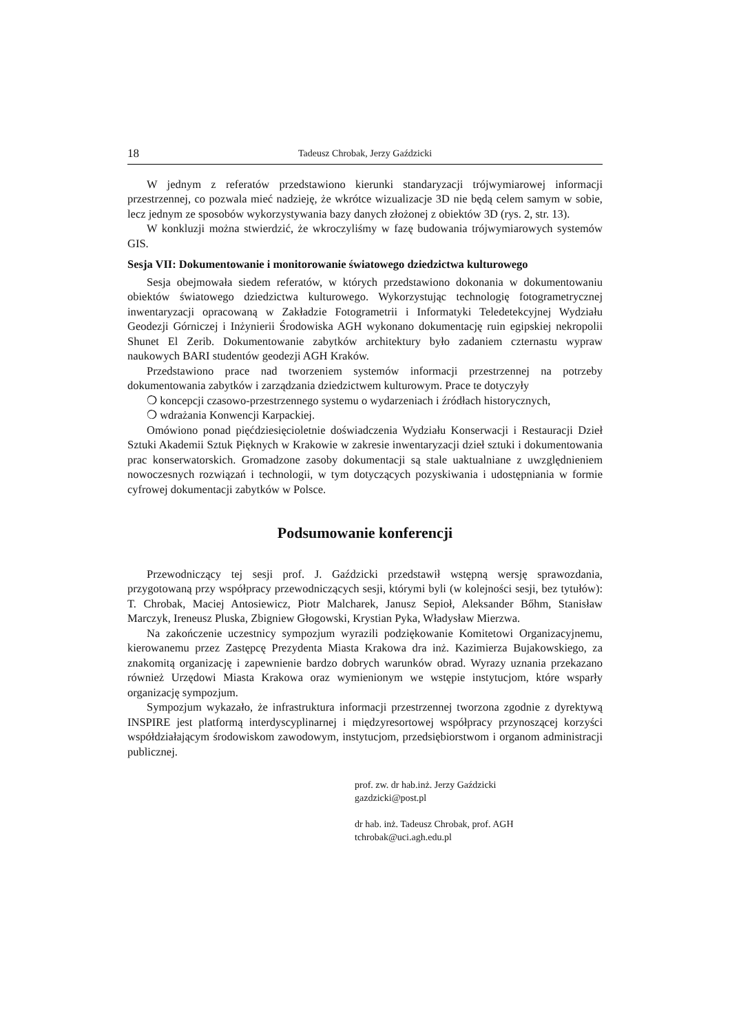18 Tadeusz Chrobak, Jerzy Gaździcki
W jednym z referatów przedstawiono kierunki standaryzacji trójwymiarowej informacji przestrzennej, co pozwala mieć nadzieję, że wkrótce wizualizacje 3D nie będą celem samym w sobie, lecz jednym ze sposobów wykorzystywania bazy danych złożonej z obiektów 3D (rys. 2, str. 13).
W konkluzji można stwierdzić, że wkroczyliśmy w fazę budowania trójwymiarowych systemów GIS.
Sesja VII: Dokumentowanie i monitorowanie światowego dziedzictwa kulturowego
Sesja obejmowała siedem referatów, w których przedstawiono dokonania w dokumentowaniu obiektów światowego dziedzictwa kulturowego. Wykorzystując technologię fotogrametrycznej inwentaryzacji opracowaną w Zakładzie Fotogrametrii i Informatyki Teledetekcyjnej Wydziału Geodezji Górniczej i Inżynierii Środowiska AGH wykonano dokumentację ruin egipskiej nekropolii Shunet El Zerib. Dokumentowanie zabytków architektury było zadaniem czternastu wypraw naukowych BARI studentów geodezji AGH Kraków.
Przedstawiono prace nad tworzeniem systemów informacji przestrzennej na potrzeby dokumentowania zabytków i zarządzania dziedzictwem kulturowym. Prace te dotyczyły
❍ koncepcji czasowo-przestrzennego systemu o wydarzeniach i źródłach historycznych,
❍ wdrażania Konwencji Karpackiej.
Omówiono ponad pięćdziesięcioletnie doświadczenia Wydziału Konserwacji i Restauracji Dzieł Sztuki Akademii Sztuk Pięknych w Krakowie w zakresie inwentaryzacji dzieł sztuki i dokumentowania prac konserwatorskich. Gromadzone zasoby dokumentacji są stale uaktualniane z uwzględnieniem nowoczesnych rozwiązań i technologii, w tym dotyczących pozyskiwania i udostępniania w formie cyfrowej dokumentacji zabytków w Polsce.
Podsumowanie konferencji
Przewodniczący tej sesji prof. J. Gaździcki przedstawił wstępną wersję sprawozdania, przygotowaną przy współpracy przewodniczących sesji, którymi byli (w kolejności sesji, bez tytułów): T. Chrobak, Maciej Antosiewicz, Piotr Malcharek, Janusz Sepioł, Aleksander Bőhm, Stanisław Marczyk, Ireneusz Pluska, Zbigniew Głogowski, Krystian Pyka, Władysław Mierzwa.
Na zakończenie uczestnicy sympozjum wyrazili podziękowanie Komitetowi Organizacyjnemu, kierowanemu przez Zastępcę Prezydenta Miasta Krakowa dra inż. Kazimierza Bujakowskiego, za znakomitą organizację i zapewnienie bardzo dobrych warunków obrad. Wyrazy uznania przekazano również Urzędowi Miasta Krakowa oraz wymienionym we wstępie instytucjom, które wsparły organizację sympozjum.
Sympozjum wykazało, że infrastruktura informacji przestrzennej tworzona zgodnie z dyrektywą INSPIRE jest platformą interdyscyplinarnej i międzyresortowej współpracy przynoszącej korzyści współdziałającym środowiskom zawodowym, instytucjom, przedsiębiorstwom i organom administracji publicznej.
prof. zw. dr hab.inż. Jerzy Gaździcki
gazdzicki@post.pl
dr hab. inż. Tadeusz Chrobak, prof. AGH
tchrobak@uci.agh.edu.pl